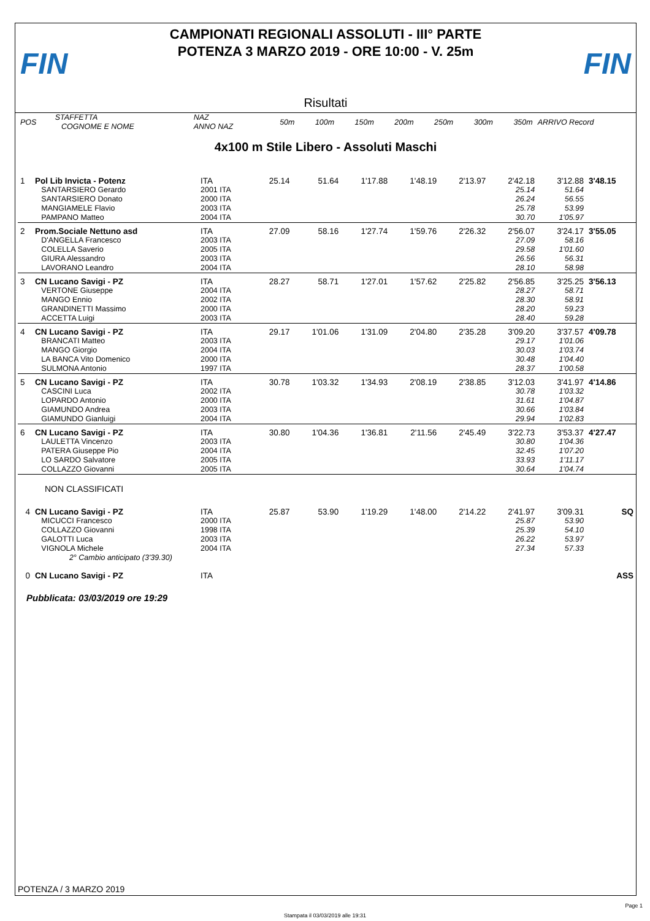FIN
CAMPIONATI REGIONALI ASSOLUTI - III° PARTE
POTENZA 3 MARZO 2019 - ORE 10:00 - V. 25m
FIN
Risultati
| POS | STAFFETTA COGNOME E NOME | NAZ ANNO NAZ | 50m | 100m | 150m | 200m | 250m | 300m | 350m | ARRIVO Record |
| --- | --- | --- | --- | --- | --- | --- | --- | --- | --- | --- |
4x100 m Stile Libero - Assoluti Maschi
| 1 | Pol Lib Invicta - Potenz | ITA | 25.14 | 51.64 | 1'17.88 | 1'48.19 | 2'13.97 | 2'42.18 | 3'12.88 | 3'48.15 |
| | SANTARSIERO Gerardo | 2001 ITA | | | | | | 25.14 | 51.64 | |
| | SANTARSIERO Donato | 2000 ITA | | | | | | 26.24 | 56.55 | |
| | MANGIAMELE Flavio | 2003 ITA | | | | | | 25.78 | 53.99 | |
| | PAMPANO Matteo | 2004 ITA | | | | | | 30.70 | 1'05.97 | |
| 2 | Prom.Sociale Nettuno asd | ITA | 27.09 | 58.16 | 1'27.74 | 1'59.76 | 2'26.32 | 2'56.07 | 3'24.17 | 3'55.05 |
| | D'ANGELLA Francesco | 2003 ITA | | | | | | 27.09 | 58.16 | |
| | COLELLA Saverio | 2005 ITA | | | | | | 29.58 | 1'01.60 | |
| | GIURA Alessandro | 2003 ITA | | | | | | 26.56 | 56.31 | |
| | LAVORANO Leandro | 2004 ITA | | | | | | 28.10 | 58.98 | |
| 3 | CN Lucano Savigi - PZ | ITA | 28.27 | 58.71 | 1'27.01 | 1'57.62 | 2'25.82 | 2'56.85 | 3'25.25 | 3'56.13 |
| | VERTONE Giuseppe | 2004 ITA | | | | | | 28.27 | 58.71 | |
| | MANGO Ennio | 2002 ITA | | | | | | 28.30 | 58.91 | |
| | GRANDINETTI Massimo | 2000 ITA | | | | | | 28.20 | 59.23 | |
| | ACCETTA Luigi | 2003 ITA | | | | | | 28.40 | 59.28 | |
| 4 | CN Lucano Savigi - PZ | ITA | 29.17 | 1'01.06 | 1'31.09 | 2'04.80 | 2'35.28 | 3'09.20 | 3'37.57 | 4'09.78 |
| | BRANCATI Matteo | 2003 ITA | | | | | | 29.17 | 1'01.06 | |
| | MANGO Giorgio | 2004 ITA | | | | | | 30.03 | 1'03.74 | |
| | LA BANCA Vito Domenico | 2000 ITA | | | | | | 30.48 | 1'04.40 | |
| | SULMONA Antonio | 1997 ITA | | | | | | 28.37 | 1'00.58 | |
| 5 | CN Lucano Savigi - PZ | ITA | 30.78 | 1'03.32 | 1'34.93 | 2'08.19 | 2'38.85 | 3'12.03 | 3'41.97 | 4'14.86 |
| | CASCINI Luca | 2002 ITA | | | | | | 30.78 | 1'03.32 | |
| | LOPARDO Antonio | 2000 ITA | | | | | | 31.61 | 1'04.87 | |
| | GIAMUNDO Andrea | 2003 ITA | | | | | | 30.66 | 1'03.84 | |
| | GIAMUNDO Gianluigi | 2004 ITA | | | | | | 29.94 | 1'02.83 | |
| 6 | CN Lucano Savigi - PZ | ITA | 30.80 | 1'04.36 | 1'36.81 | 2'11.56 | 2'45.49 | 3'22.73 | 3'53.37 | 4'27.47 |
| | LAULETTA Vincenzo | 2003 ITA | | | | | | 30.80 | 1'04.36 | |
| | PATERA Giuseppe Pio | 2004 ITA | | | | | | 32.45 | 1'07.20 | |
| | LO SARDO Salvatore | 2005 ITA | | | | | | 33.93 | 1'11.17 | |
| | COLLAZZO Giovanni | 2005 ITA | | | | | | 30.64 | 1'04.74 | |
| NON CLASSIFICATI | | | | | | | | | | |
| 4 | CN Lucano Savigi - PZ | ITA | 25.87 | 53.90 | 1'19.29 | 1'48.00 | 2'14.22 | 2'41.97 | 3'09.31 | SQ |
| | MICUCCI Francesco | 2000 ITA | | | | | | 25.87 | 53.90 | |
| | COLLAZZO Giovanni | 1998 ITA | | | | | | 25.39 | 54.10 | |
| | GALOTTI Luca | 2003 ITA | | | | | | 26.22 | 53.97 | |
| | VIGNOLA Michele | 2004 ITA | | | | | | 27.34 | 57.33 | |
| | 2° Cambio anticipato (3'39.30) | | | | | | | | | |
| 0 | CN Lucano Savigi - PZ | ITA | | | | | | | | ASS |
Pubblicata: 03/03/2019 ore 19:29
POTENZA / 3 MARZO 2019
Page 1
Stampata il 03/03/2019 alle 19:31